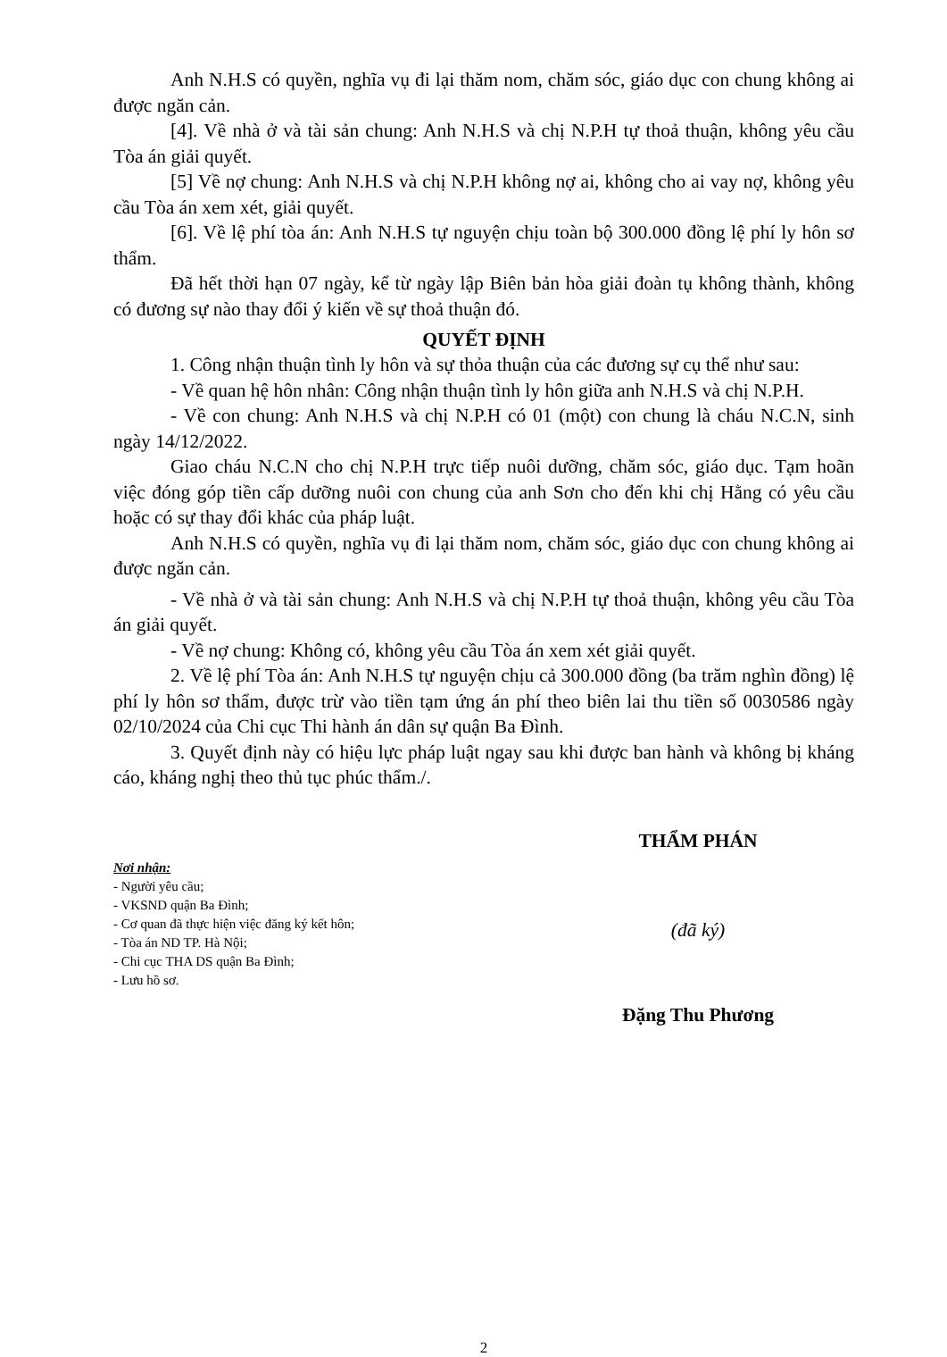Anh N.H.S có quyền, nghĩa vụ đi lại thăm nom, chăm sóc, giáo dục con chung không ai được ngăn cản.
[4]. Về nhà ở và tài sản chung: Anh N.H.S và chị N.P.H tự thoả thuận, không yêu cầu Tòa án giải quyết.
[5] Về nợ chung: Anh N.H.S và chị N.P.H không nợ ai, không cho ai vay nợ, không yêu cầu Tòa án xem xét, giải quyết.
[6]. Về lệ phí tòa án: Anh N.H.S tự nguyện chịu toàn bộ 300.000 đồng lệ phí ly hôn sơ thẩm.
Đã hết thời hạn 07 ngày, kể từ ngày lập Biên bản hòa giải đoàn tụ không thành, không có đương sự nào thay đổi ý kiến về sự thoả thuận đó.
QUYẾT ĐỊNH
1. Công nhận thuận tình ly hôn và sự thỏa thuận của các đương sự cụ thể như sau:
- Về quan hệ hôn nhân: Công nhận thuận tình ly hôn giữa anh N.H.S và chị N.P.H.
- Về con chung: Anh N.H.S và chị N.P.H có 01 (một) con chung là cháu N.C.N, sinh ngày 14/12/2022.
Giao cháu N.C.N cho chị N.P.H trực tiếp nuôi dưỡng, chăm sóc, giáo dục. Tạm hoãn việc đóng góp tiền cấp dưỡng nuôi con chung của anh Sơn cho đến khi chị Hằng có yêu cầu hoặc có sự thay đổi khác của pháp luật.
Anh N.H.S có quyền, nghĩa vụ đi lại thăm nom, chăm sóc, giáo dục con chung không ai được ngăn cản.
- Về nhà ở và tài sản chung: Anh N.H.S và chị N.P.H tự thoả thuận, không yêu cầu Tòa án giải quyết.
- Về nợ chung: Không có, không yêu cầu Tòa án xem xét giải quyết.
2. Về lệ phí Tòa án: Anh N.H.S tự nguyện chịu cả 300.000 đồng (ba trăm nghìn đồng) lệ phí ly hôn sơ thẩm, được trừ vào tiền tạm ứng án phí theo biên lai thu tiền số 0030586 ngày 02/10/2024 của Chi cục Thi hành án dân sự quận Ba Đình.
3. Quyết định này có hiệu lực pháp luật ngay sau khi được ban hành và không bị kháng cáo, kháng nghị theo thủ tục phúc thẩm./.
Nơi nhận:
- Người yêu cầu;
- VKSND quận Ba Đình;
- Cơ quan đã thực hiện việc đăng ký kết hôn;
- Tòa án ND TP. Hà Nội;
- Chi cục THA DS quận Ba Đình;
- Lưu hồ sơ.
THẨM PHÁN
(đã ký)
Đặng Thu Phương
2